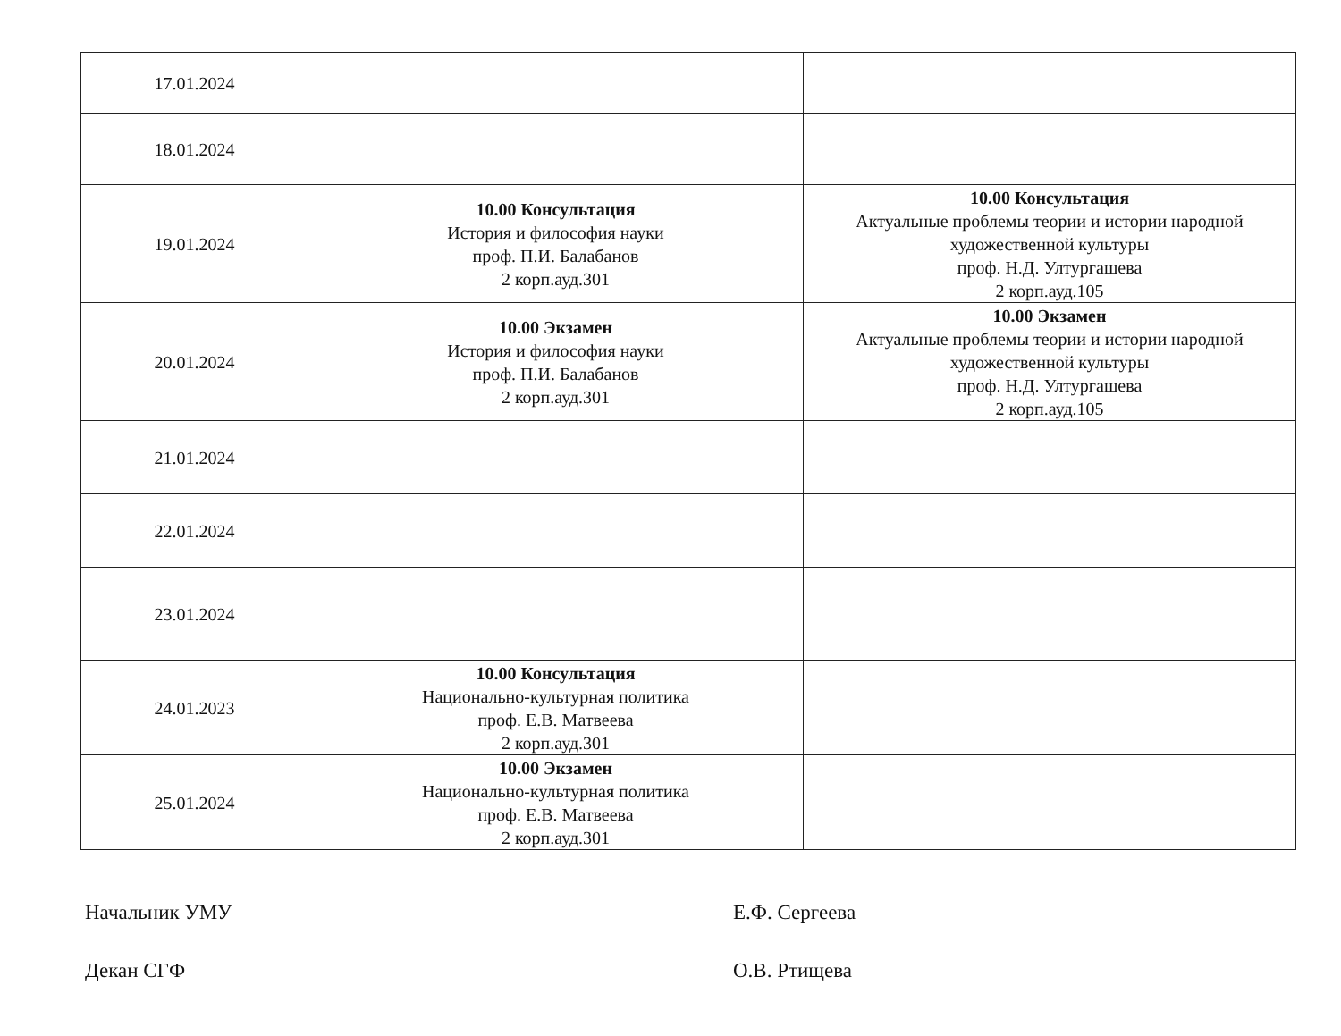| 17.01.2024 | | |
| 18.01.2024 | | |
| 19.01.2024 | 10.00 Консультация История и философия науки проф. П.И. Балабанов 2 корп.ауд.301 | 10.00 Консультация Актуальные проблемы теории и истории народной художественной культуры проф. Н.Д. Ултургашева 2 корп.ауд.105 |
| 20.01.2024 | 10.00 Экзамен История и философия науки проф. П.И. Балабанов 2 корп.ауд.301 | 10.00 Экзамен Актуальные проблемы теории и истории народной художественной культуры проф. Н.Д. Ултургашева 2 корп.ауд.105 |
| 21.01.2024 | | |
| 22.01.2024 | | |
| 23.01.2024 | | |
| 24.01.2023 | 10.00 Консультация Национально-культурная политика проф. Е.В. Матвеева 2 корп.ауд.301 | |
| 25.01.2024 | 10.00 Экзамен Национально-культурная политика проф. Е.В. Матвеева 2 корп.ауд.301 | |
Начальник УМУ Е.Ф. Сергеева
Декан СГФ О.В. Ртищева